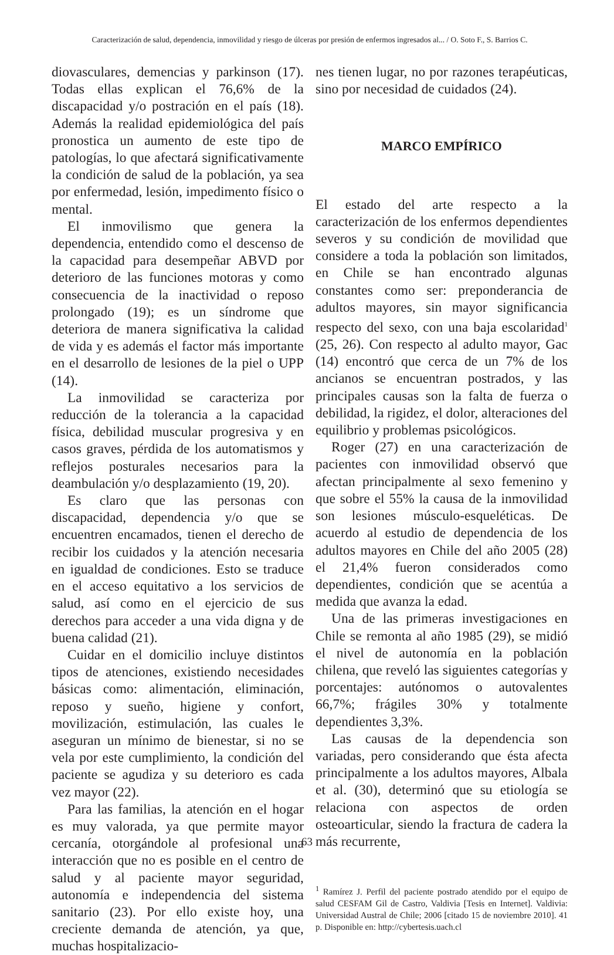Caracterización de salud, dependencia, inmovilidad y riesgo de úlceras por presión de enfermos ingresados al... / O. Soto F., S. Barrios C.
diovasculares, demencias y parkinson (17). Todas ellas explican el 76,6% de la discapacidad y/o postración en el país (18). Además la realidad epidemiológica del país pronostica un aumento de este tipo de patologías, lo que afectará significativamente la condición de salud de la población, ya sea por enfermedad, lesión, impedimento físico o mental.
El inmovilismo que genera la dependencia, entendido como el descenso de la capacidad para desempeñar ABVD por deterioro de las funciones motoras y como consecuencia de la inactividad o reposo prolongado (19); es un síndrome que deteriora de manera significativa la calidad de vida y es además el factor más importante en el desarrollo de lesiones de la piel o UPP (14).
La inmovilidad se caracteriza por reducción de la tolerancia a la capacidad física, debilidad muscular progresiva y en casos graves, pérdida de los automatismos y reflejos posturales necesarios para la deambulación y/o desplazamiento (19, 20).
Es claro que las personas con discapacidad, dependencia y/o que se encuentren encamados, tienen el derecho de recibir los cuidados y la atención necesaria en igualdad de condiciones. Esto se traduce en el acceso equitativo a los servicios de salud, así como en el ejercicio de sus derechos para acceder a una vida digna y de buena calidad (21).
Cuidar en el domicilio incluye distintos tipos de atenciones, existiendo necesidades básicas como: alimentación, eliminación, reposo y sueño, higiene y confort, movilización, estimulación, las cuales le aseguran un mínimo de bienestar, si no se vela por este cumplimiento, la condición del paciente se agudiza y su deterioro es cada vez mayor (22).
Para las familias, la atención en el hogar es muy valorada, ya que permite mayor cercanía, otorgándole al profesional una interacción que no es posible en el centro de salud y al paciente mayor seguridad, autonomía e independencia del sistema sanitario (23). Por ello existe hoy, una creciente demanda de atención, ya que, muchas hospitalizacio-
nes tienen lugar, no por razones terapéuticas, sino por necesidad de cuidados (24).
MARCO EMPÍRICO
El estado del arte respecto a la caracterización de los enfermos dependientes severos y su condición de movilidad que considere a toda la población son limitados, en Chile se han encontrado algunas constantes como ser: preponderancia de adultos mayores, sin mayor significancia respecto del sexo, con una baja escolaridad<sup>1</sup> (25, 26). Con respecto al adulto mayor, Gac (14) encontró que cerca de un 7% de los ancianos se encuentran postrados, y las principales causas son la falta de fuerza o debilidad, la rigidez, el dolor, alteraciones del equilibrio y problemas psicológicos.
Roger (27) en una caracterización de pacientes con inmovilidad observó que afectan principalmente al sexo femenino y que sobre el 55% la causa de la inmovilidad son lesiones músculo-esqueléticas. De acuerdo al estudio de dependencia de los adultos mayores en Chile del año 2005 (28) el 21,4% fueron considerados como dependientes, condición que se acentúa a medida que avanza la edad.
Una de las primeras investigaciones en Chile se remonta al año 1985 (29), se midió el nivel de autonomía en la población chilena, que reveló las siguientes categorías y porcentajes: autónomos o autovalentes 66,7%; frágiles 30% y totalmente dependientes 3,3%.
Las causas de la dependencia son variadas, pero considerando que ésta afecta principalmente a los adultos mayores, Albala et al. (30), determinó que su etiología se relaciona con aspectos de orden osteoarticular, siendo la fractura de cadera la más recurrente,
<sup>1</sup> Ramírez J. Perfil del paciente postrado atendido por el equipo de salud CESFAM Gil de Castro, Valdivia [Tesis en Internet]. Valdivia: Universidad Austral de Chile; 2006 [citado 15 de noviembre 2010]. 41 p. Disponible en: http://cybertesis.uach.cl
63